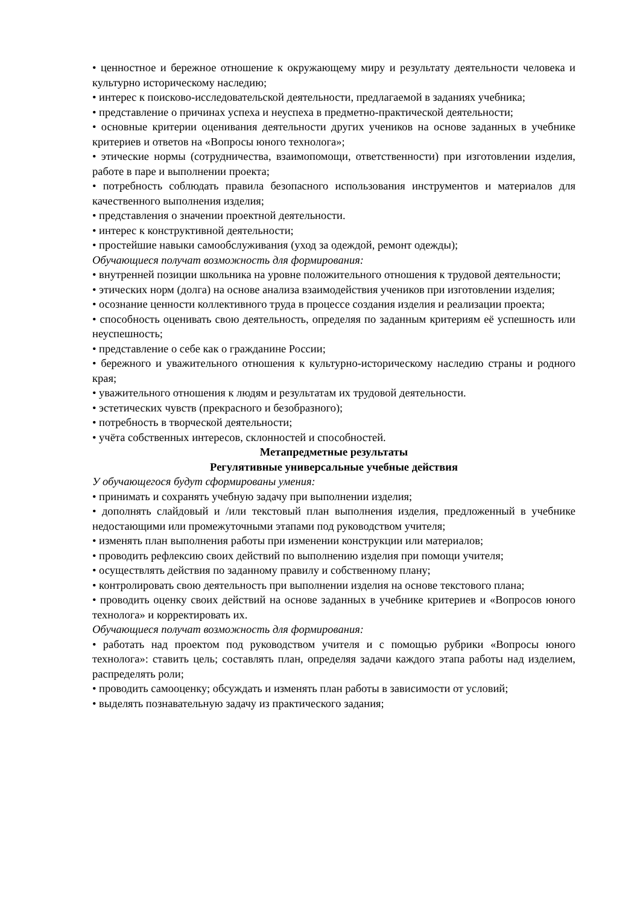• ценностное и бережное отношение к окружающему миру и результату деятельности человека и культурно историческому наследию;
• интерес к поисково-исследовательской деятельности, предлагаемой в заданиях учебника;
• представление о причинах успеха и неуспеха в предметно-практической деятельности;
• основные критерии оценивания деятельности других учеников на основе заданных в учебнике критериев и ответов на «Вопросы юного технолога»;
• этические нормы (сотрудничества, взаимопомощи, ответственности) при изготовлении изделия, работе в паре и выполнении проекта;
• потребность соблюдать правила безопасного использования инструментов и материалов для качественного выполнения изделия;
• представления о значении проектной деятельности.
• интерес к конструктивной деятельности;
• простейшие навыки самообслуживания (уход за одеждой, ремонт одежды);
Обучающиеся получат возможность для формирования:
• внутренней позиции школьника на уровне положительного отношения к трудовой деятельности;
• этических норм (долга) на основе анализа взаимодействия учеников при изготовлении изделия;
• осознание ценности коллективного труда в процессе создания изделия и реализации проекта;
• способность оценивать свою деятельность, определяя по заданным критериям её успешность или неуспешность;
• представление о себе как о гражданине России;
• бережного и уважительного отношения к культурно-историческому наследию страны и родного края;
• уважительного отношения к людям и результатам их трудовой деятельности.
• эстетических чувств (прекрасного и безобразного);
• потребность в творческой деятельности;
• учёта собственных интересов, склонностей и способностей.
Метапредметные результаты
Регулятивные универсальные учебные действия
У обучающегося будут сформированы умения:
• принимать и сохранять учебную задачу при выполнении изделия;
• дополнять слайдовый и /или текстовый план выполнения изделия, предложенный в учебнике недостающими или промежуточными этапами под руководством учителя;
• изменять план выполнения работы при изменении конструкции или материалов;
• проводить рефлексию своих действий по выполнению изделия при помощи учителя;
• осуществлять действия по заданному правилу и собственному плану;
• контролировать свою деятельность при выполнении изделия на основе текстового плана;
• проводить оценку своих действий на основе заданных в учебнике критериев и «Вопросов юного технолога» и корректировать их.
Обучающиеся получат возможность для формирования:
• работать над проектом под руководством учителя и с помощью рубрики «Вопросы юного технолога»: ставить цель; составлять план, определяя задачи каждого этапа работы над изделием, распределять роли;
• проводить самооценку; обсуждать и изменять план работы в зависимости от условий;
• выделять познавательную задачу из практического задания;